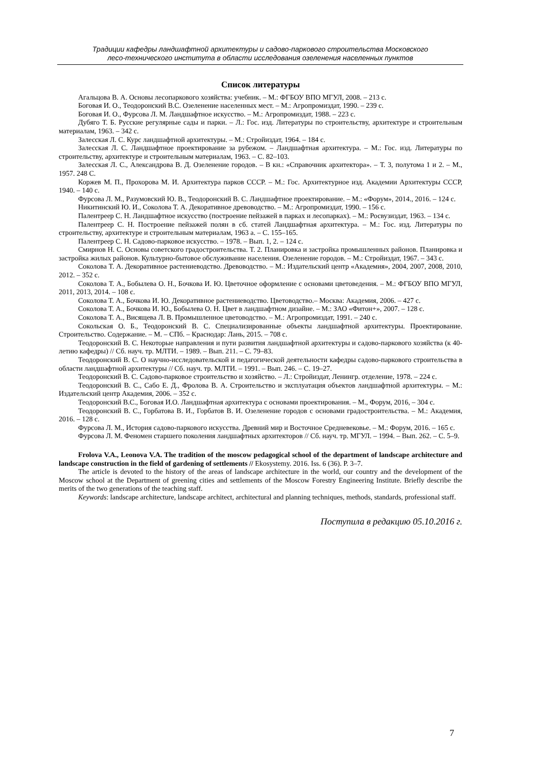Традиции кафедры ландшафтной архитектуры и садово-паркового строительства Московского
лесо-технического института в области исследования озеленения населенных пунктов
Список литературы
Агальцова В. А. Основы лесопаркового хозяйства: учебник. – М.: ФГБОУ ВПО МГУЛ, 2008. – 213 с.
Боговая И. О., Теодоронский В.С. Озеленение населенных мест. – М.: Агропромиздат, 1990. – 239 с.
Боговая И. О., Фурсова Л. М. Ландшафтное искусство. – М.: Агропромиздат, 1988. – 223 с.
Дубяго Т. Б. Русские регулярные сады и парки. – Л.: Гос. изд. Литературы по строительству, архитектуре и строительным материалам, 1963. – 342 с.
Залесская Л. С. Курс ландшафтной архитектуры. – М.: Стройиздат, 1964. – 184 с.
Залесская Л. С. Ландшафтное проектирование за рубежом. – Ландшафтная архитектура. – М.: Гос. изд. Литературы по строительству, архитектуре и строительным материалам, 1963. – С. 82–103.
Залесская Л. С., Александрова В. Д. Озеленение городов. – В кн.: «Справочник архитектора». – Т. 3, полутома 1 и 2. – М., 1957. 248 С.
Коржев М. П., Прохорова М. И. Архитектура парков СССР. – М.: Гос. Архитектурное изд. Академии Архитектуры СССР, 1940. – 140 с.
Фурсова Л. М., Разумовский Ю. В., Теодоронский В. С. Ландшафтное проектирование. – М.: «Форум», 2014., 2016. – 124 с.
Никитинский Ю. И., Соколова Т. А. Декоративное древоводство. – М.: Агропромиздат, 1990. – 156 с.
Палентреер С. Н. Ландшафтное искусство (построение пейзажей в парках и лесопарках). – М.: Росвузиздат, 1963. – 134 с.
Палентреер С. Н. Построение пейзажей полян в сб. статей Ландшафтная архитектура. – М.: Гос. изд. Литературы по строительству, архитектуре и строительным материалам, 1963 а. – С. 155–165.
Палентреер С. Н. Садово-парковое искусство. – 1978. – Вып. 1, 2. – 124 с.
Смирнов Н. С. Основы советского градостроительства. Т. 2. Планировка и застройка промышленных районов. Планировка и застройка жилых районов. Культурно-бытовое обслуживание населения. Озеленение городов. – М.: Стройиздат, 1967. – 343 с.
Соколова Т. А. Декоративное растениеводство. Древоводство. – М.: Издательский центр «Академия», 2004, 2007, 2008, 2010, 2012. – 352 с.
Соколова Т. А., Бобылева О. Н., Бочкова И. Ю. Цветочное оформление с основами цветоведения. – М.: ФГБОУ ВПО МГУЛ, 2011, 2013, 2014. – 108 с.
Соколова Т. А., Бочкова И. Ю. Декоративное растениеводство. Цветоводство.– Москва: Академия, 2006. – 427 с.
Соколова Т. А., Бочкова И. Ю., Бобылева О. Н. Цвет в ландшафтном дизайне. – М.: ЗАО «Фитон+», 2007. – 128 с.
Соколова Т. А., Висящева Л. В. Промышленное цветоводство. – М.: Агропромиздат, 1991. – 240 с.
Сокольская О. Б., Теодоронский В. С. Специализированные объекты ландшафтной архитектуры. Проектирование. Строительство. Содержание. – М. – СПб. – Краснодар: Лань, 2015. – 708 с.
Теодоронский В. С. Некоторые направления и пути развития ландшафтной архитектуры и садово-паркового хозяйства (к 40-летию кафедры) // Сб. науч. тр. МЛТИ. – 1989. – Вып. 211. – С. 79–83.
Теодоронский В. С. О научно-исследовательской и педагогической деятельности кафедры садово-паркового строительства в области ландшафтной архитектуры // Сб. науч. тр. МЛТИ. – 1991. – Вып. 246. – С. 19–27.
Теодоронский В. С. Садово-парковое строительство и хозяйство. – Л.: Стройиздат, Ленингр. отделение, 1978. – 224 с.
Теодоронский В. С., Сабо Е. Д., Фролова В. А. Строительство и эксплуатация объектов ландшафтной архитектуры. – М.: Издательский центр Академия, 2006. – 352 с.
Теодоронский В.С., Боговая И.О. Ландшафтная архитектура с основами проектирования. – М., Форум, 2016, – 304 с.
Теодоронский В. С., Горбатова В. И., Горбатов В. И. Озеленение городов с основами градостроительства. – М.: Академия, 2016. – 128 с.
Фурсова Л. М., История садово-паркового искусства. Древний мир и Восточное Средневековье. – М.: Форум, 2016. – 165 с.
Фурсова Л. М. Феномен старшего поколения ландшафтных архитекторов // Сб. науч. тр. МГУЛ. – 1994. – Вып. 262. – С. 5–9.
Frolova V.A., Leonova V.A. The tradition of the moscow pedagogical school of the department of landscape architecture and landscape construction in the field of gardening of settlements // Ekosystemy. 2016. Iss. 6 (36). P. 3–7.
The article is devoted to the history of the areas of landscape architecture in the world, our country and the development of the Moscow school at the Department of greening cities and settlements of the Moscow Forestry Engineering Institute. Briefly describe the merits of the two generations of the teaching staff.
Keywords: landscape architecture, landscape architect, architectural and planning techniques, methods, standards, professional staff.
Поступила в редакцию 05.10.2016 г.
7